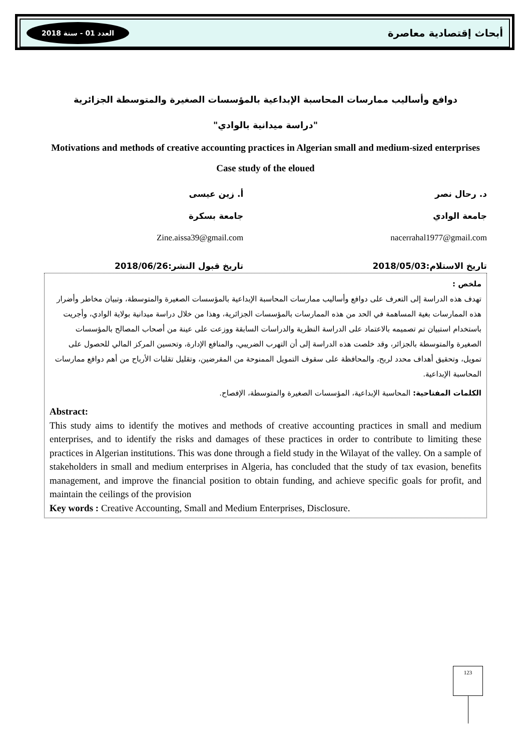أبحاث إقتصادية معاصرة العدد 01 - سنة 2018
دوافع وأساليب ممارسات المحاسبة الإبداعية بالمؤسسات الصغيرة والمتوسطة الجزائرية
"دراسة ميدانية بالوادي"
Motivations and methods of creative accounting practices in Algerian small and medium-sized enterprises
Case study of the eloued
د. رحال نصر أ. زين عيسى
جامعة الوادي جامعة بسكرة
nacerrahal1977@gmail.com Zine.aissa39@gmail.com
تاريخ الاستلام:2018/05/03 تاريخ قبول النشر:2018/06/26
ملخص :
تهدف هذه الدراسة إلى التعرف على دوافع وأساليب ممارسات المحاسبة الإبداعية بالمؤسسات الصغيرة والمتوسطة، وتبيان مخاطر وأضرار هذه الممارسات بغية المساهمة في الحد من هذه الممارسات بالمؤسسات الجزائرية، وهذا من خلال دراسة ميدانية بولاية الوادي، وأجريت باستخدام استبيان تم تصميمه بالاعتماد على الدراسة النظرية والدراسات السابقة ووزعت على عينة من أصحاب المصالح بالمؤسسات الصغيرة والمتوسطة بالجزائر، وقد خلصت هذه الدراسة إلى أن التهرب الضريبي، والمنافع الإدارة، وتحسين المركز المالي للحصول على تمويل، وتحقيق أهداف محدد لربح، والمحافظة على سقوف التمويل الممنوحة من المقرضين، وتقليل تقلبات الأرباح من أهم دوافع ممارسات المحاسبة الإبداعية.
الكلمات المفتاحية: المحاسبة الإبداعية، المؤسسات الصغيرة والمتوسطة، الإفصاح.
Abstract:
This study aims to identify the motives and methods of creative accounting practices in small and medium enterprises, and to identify the risks and damages of these practices in order to contribute to limiting these practices in Algerian institutions. This was done through a field study in the Wilayat of the valley. On a sample of stakeholders in small and medium enterprises in Algeria, has concluded that the study of tax evasion, benefits management, and improve the financial position to obtain funding, and achieve specific goals for profit, and maintain the ceilings of the provision
Key words : Creative Accounting, Small and Medium Enterprises, Disclosure.
123